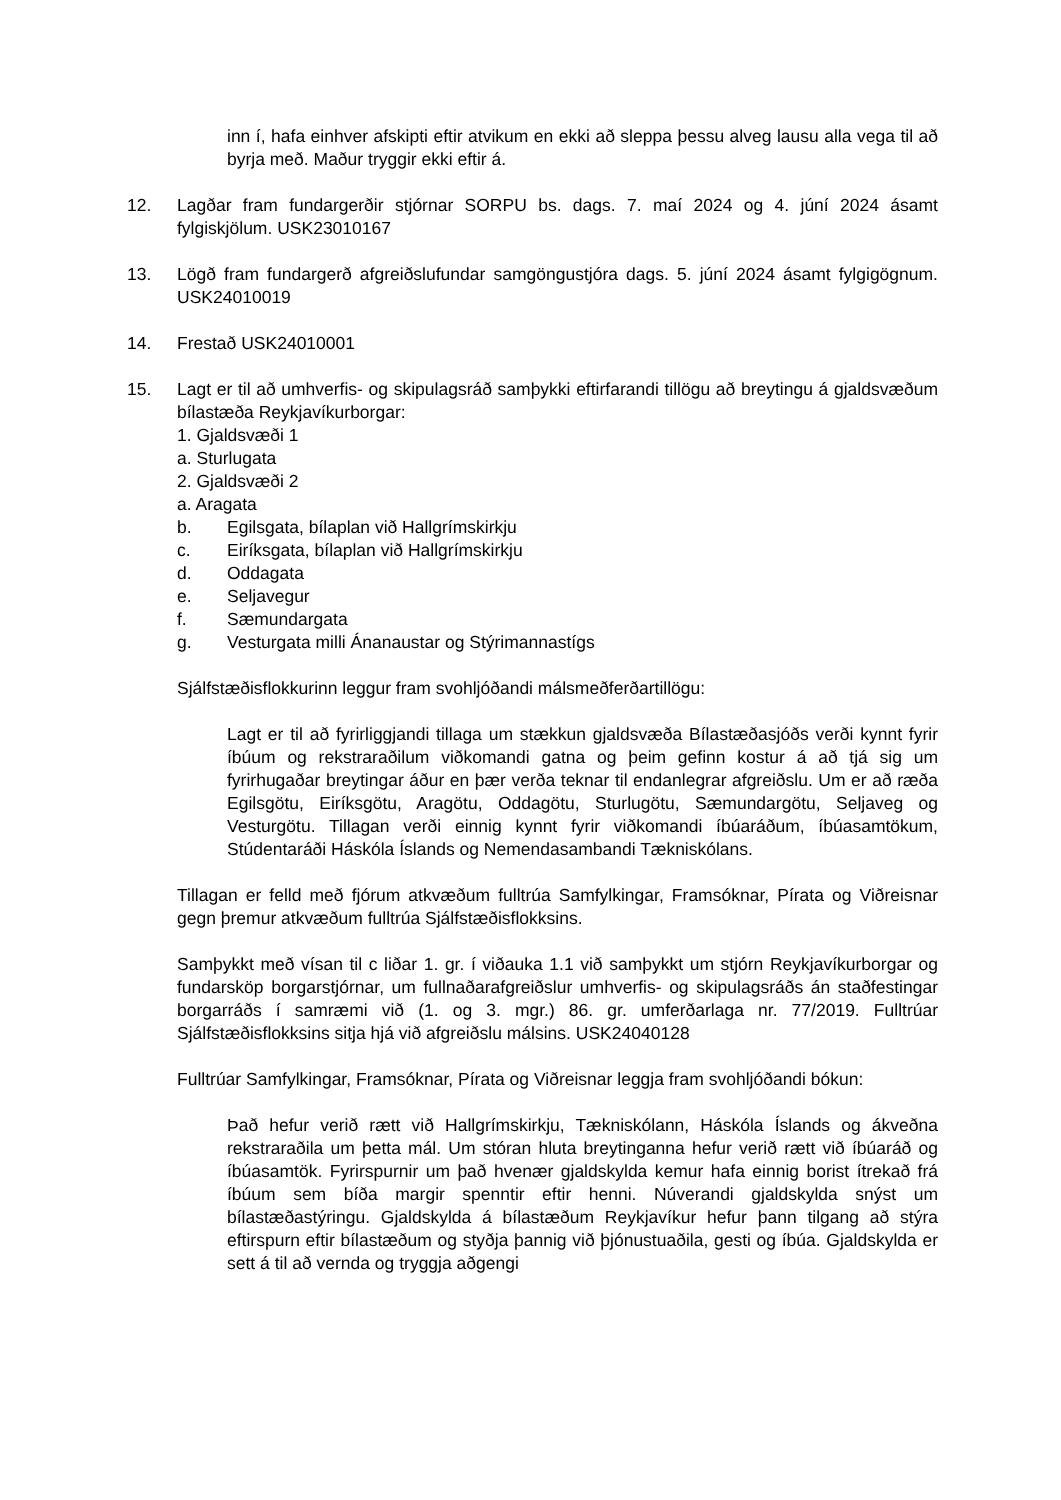inn í, hafa einhver afskipti eftir atvikum en ekki að sleppa þessu alveg lausu alla vega til að byrja með. Maður tryggir ekki eftir á.
12. Lagðar fram fundargerðir stjórnar SORPU bs. dags. 7. maí 2024 og 4. júní 2024 ásamt fylgiskjölum. USK23010167
13. Lögð fram fundargerð afgreiðslufundar samgöngustjóra dags. 5. júní 2024 ásamt fylgigögnum. USK24010019
14. Frestað USK24010001
15. Lagt er til að umhverfis- og skipulagsráð samþykki eftirfarandi tillögu að breytingu á gjaldsvæðum bílastæða Reykjavíkurborgar:
1. Gjaldsvæði 1
a. Sturlugata
2. Gjaldsvæði 2
a. Aragata
b. Egilsgata, bílaplan við Hallgrímskirkju
c. Eiríksgata, bílaplan við Hallgrímskirkju
d. Oddagata
e. Seljavegur
f. Sæmundargata
g. Vesturgata milli Ánanaustar og Stýrimannastígs
Sjálfstæðisflokkurinn leggur fram svohljóðandi málsmeðferðartillögu:
Lagt er til að fyrirliggjandi tillaga um stækkun gjaldsvæða Bílastæðasjóðs verði kynnt fyrir íbúum og rekstraraðilum viðkomandi gatna og þeim gefinn kostur á að tjá sig um fyrirhugaðar breytingar áður en þær verða teknar til endanlegrar afgreiðslu. Um er að ræða Egilsgötu, Eiríksgötu, Aragötu, Oddagötu, Sturlugötu, Sæmundargötu, Seljaveg og Vesturgötu. Tillagan verði einnig kynnt fyrir viðkomandi íbúaráðum, íbúasamtökum, Stúdentaráði Háskóla Íslands og Nemendasambandi Tækniskólans.
Tillagan er felld með fjórum atkvæðum fulltrúa Samfylkingar, Framsóknar, Pírata og Viðreisnar gegn þremur atkvæðum fulltrúa Sjálfstæðisflokksins.
Samþykkt með vísan til c liðar 1. gr. í viðauka 1.1 við samþykkt um stjórn Reykjavíkurborgar og fundarsköp borgarstjórnar, um fullnaðarafgreiðslur umhverfis- og skipulagsráðs án staðfestingar borgarráðs í samræmi við (1. og 3. mgr.) 86. gr. umferðarlaga nr. 77/2019. Fulltrúar Sjálfstæðisflokksins sitja hjá við afgreiðslu málsins. USK24040128
Fulltrúar Samfylkingar, Framsóknar, Pírata og Viðreisnar leggja fram svohljóðandi bókun:
Það hefur verið rætt við Hallgrímskirkju, Tækniskólann, Háskóla Íslands og ákveðna rekstraraðila um þetta mál. Um stóran hluta breytinganna hefur verið rætt við íbúaráð og íbúasamtök. Fyrirspurnir um það hvenær gjaldskylda kemur hafa einnig borist ítrekað frá íbúum sem bíða margir spenntir eftir henni. Núverandi gjaldskylda snýst um bílastæðastýringu. Gjaldskylda á bílastæðum Reykjavíkur hefur þann tilgang að stýra eftirspurn eftir bílastæðum og styðja þannig við þjónustuaðila, gesti og íbúa. Gjaldskylda er sett á til að vernda og tryggja aðgengi